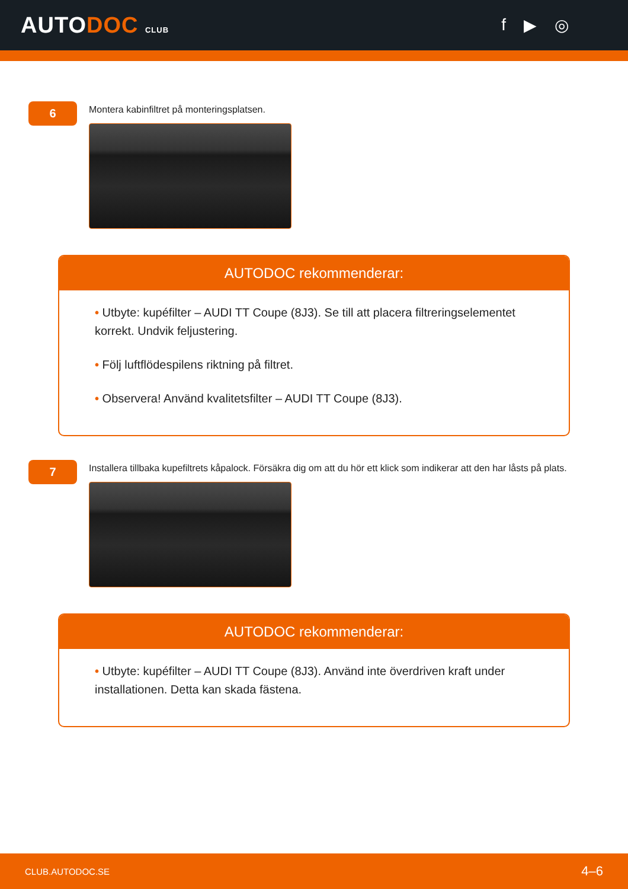AUTODOC CLUB
f ▶ ◎
6
Montera kabinfiltret på monteringsplatsen.
AUTODOC rekommenderar:
• Utbyte: kupéfilter – AUDI TT Coupe (8J3). Se till att placera filtreringselementet korrekt. Undvik feljustering.
• Följ luftflödespilens riktning på filtret.
• Observera! Använd kvalitetsfilter – AUDI TT Coupe (8J3).
7
Installera tillbaka kupefiltrets kåpalock. Försäkra dig om att du hör ett klick som indikerar att den har låsts på plats.
AUTODOC rekommenderar:
• Utbyte: kupéfilter – AUDI TT Coupe (8J3). Använd inte överdriven kraft under installationen. Detta kan skada fästena.
CLUB.AUTODOC.SE 4–6